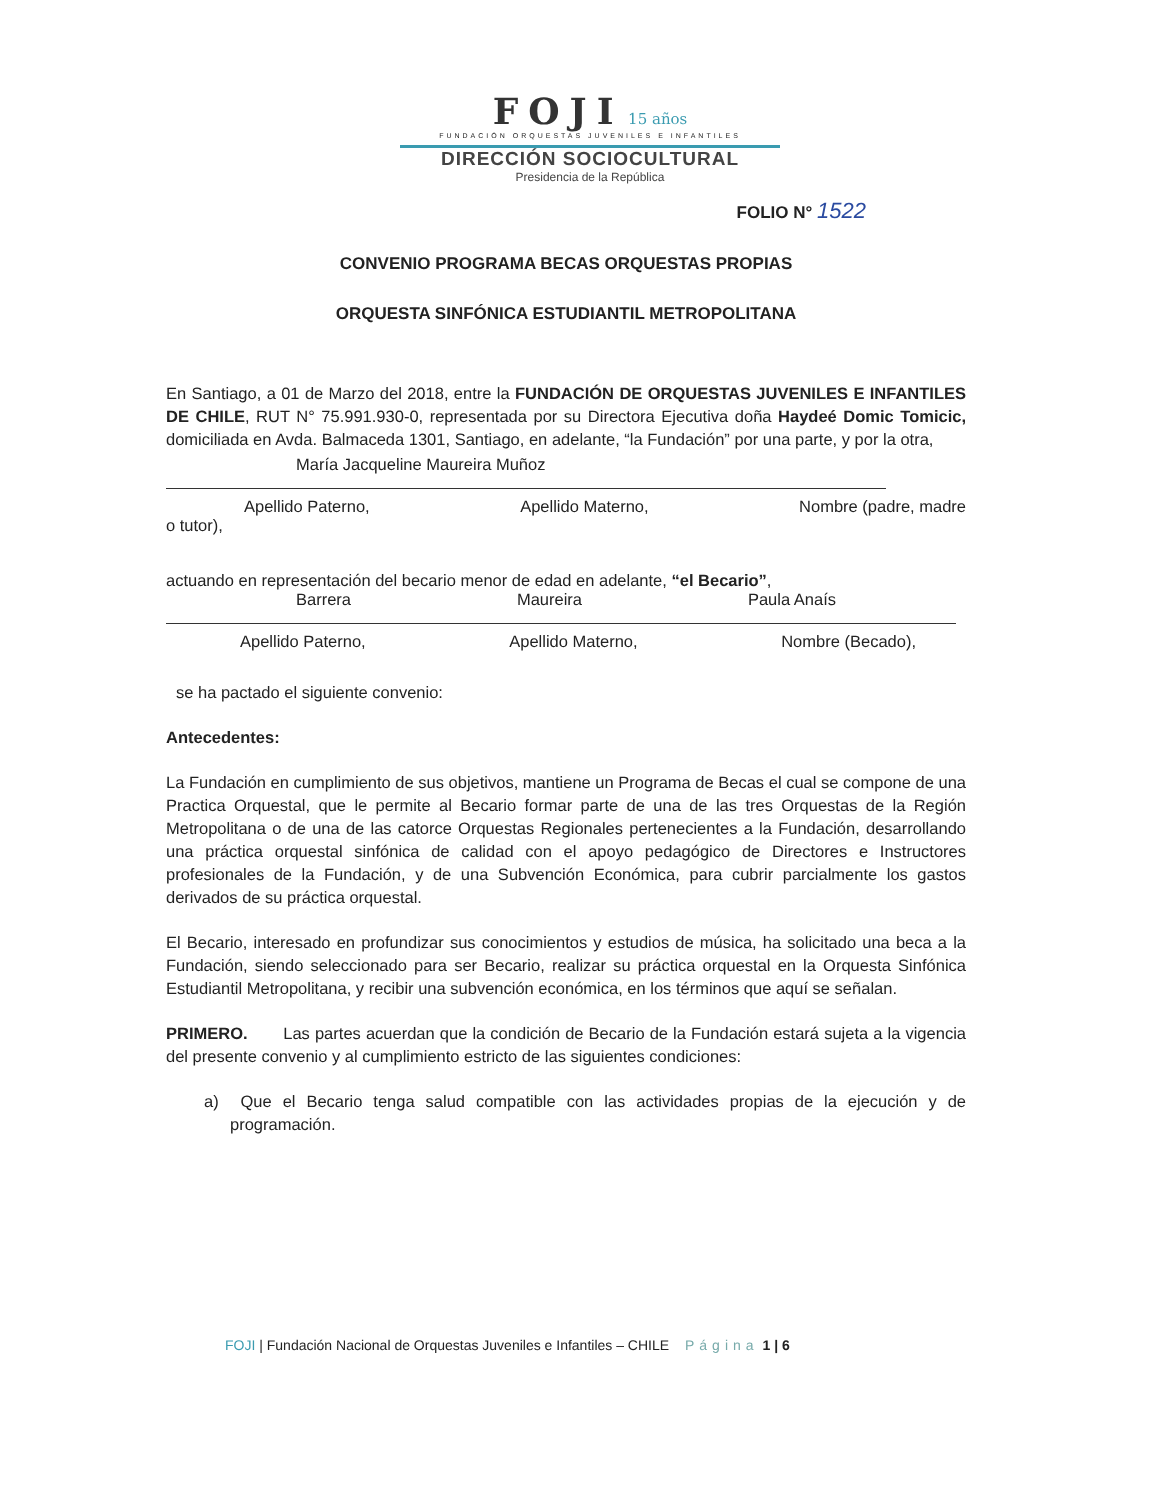FOJI 15 años
FUNDACIÓN ORQUESTAS JUVENILES E INFANTILES
DIRECCIÓN SOCIOCULTURAL
Presidencia de la República
FOLIO N° 1522
CONVENIO PROGRAMA BECAS ORQUESTAS PROPIAS
ORQUESTA SINFÓNICA ESTUDIANTIL METROPOLITANA
En Santiago, a 01 de Marzo del 2018, entre la FUNDACIÓN DE ORQUESTAS JUVENILES E INFANTILES DE CHILE, RUT N° 75.991.930-0, representada por su Directora Ejecutiva doña Haydeé Domic Tomicic, domiciliada en Avda. Balmaceda 1301, Santiago, en adelante, “la Fundación” por una parte, y por la otra,
María Jacqueline Maureira Muñoz
Apellido Paterno, Apellido Materno, Nombre (padre, madre
o tutor),
actuando en representación del becario menor de edad en adelante, “el Becario”,
Barrera Maureira Paula Anaís
Apellido Paterno, Apellido Materno, Nombre (Becado),
se ha pactado el siguiente convenio:
Antecedentes:
La Fundación en cumplimiento de sus objetivos, mantiene un Programa de Becas el cual se compone de una Practica Orquestal, que le permite al Becario formar parte de una de las tres Orquestas de la Región Metropolitana o de una de las catorce Orquestas Regionales pertenecientes a la Fundación, desarrollando una práctica orquestal sinfónica de calidad con el apoyo pedagógico de Directores e Instructores profesionales de la Fundación, y de una Subvención Económica, para cubrir parcialmente los gastos derivados de su práctica orquestal.
El Becario, interesado en profundizar sus conocimientos y estudios de música, ha solicitado una beca a la Fundación, siendo seleccionado para ser Becario, realizar su práctica orquestal en la Orquesta Sinfónica Estudiantil Metropolitana, y recibir una subvención económica, en los términos que aquí se señalan.
PRIMERO. Las partes acuerdan que la condición de Becario de la Fundación estará sujeta a la vigencia del presente convenio y al cumplimiento estricto de las siguientes condiciones:
a) Que el Becario tenga salud compatible con las actividades propias de la ejecución y de programación.
FOJI | Fundación Nacional de Orquestas Juveniles e Infantiles – CHILE Página 1 | 6